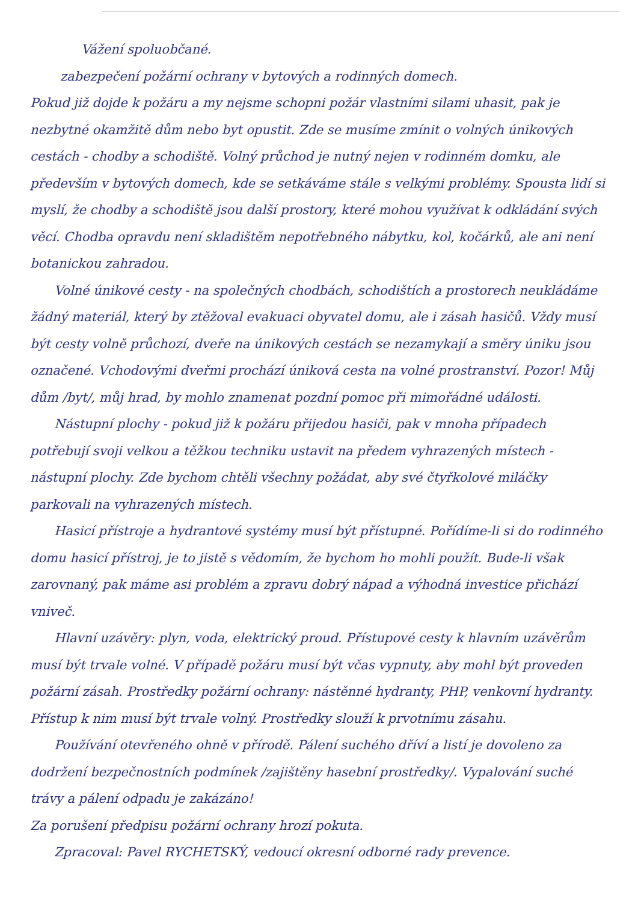Vážení spoluobčané.
zabezpečení požární ochrany v bytových a rodinných domech.
Pokud již dojde k požáru a my nejsme schopni požár vlastními silami uhasit, pak je nezbytné okamžitě dům nebo byt opustit. Zde se musíme zmínit o volných únikových cestách - chodby a schodiště. Volný průchod je nutný nejen v rodinném domku, ale především v bytových domech, kde se setkáváme stále s velkými problémy. Spousta lidí si myslí, že chodby a schodiště jsou další prostory, které mohou využívat k odkládání svých věcí. Chodba opravdu není skladištěm nepotřebného nábytku, kol, kočárků, ale ani není botanickou zahradou.
Volné únikové cesty - na společných chodbách, schodištích a prostorech neukládáme žádný materiál, který by ztěžoval evakuaci obyvatel domu, ale i zásah hasičů. Vždy musí být cesty volně průchozí, dveře na únikových cestách se nezamykají a směry úniku jsou označené. Vchodovými dveřmi prochází úniková cesta na volné prostranství. Pozor! Můj dům /byt/, můj hrad, by mohlo znamenat pozdní pomoc při mimořádné události.
Nástupní plochy - pokud již k požáru přijedou hasiči, pak v mnoha případech potřebují svoji velkou a těžkou techniku ustavit na předem vyhrazených místech - nástupní plochy. Zde bychom chtěli všechny požádat, aby své čtyřkolové miláčky parkovali na vyhrazených místech.
Hasicí přístroje a hydrantové systémy musí být přístupné. Pořídíme-li si do rodinného domu hasicí přístroj, je to jistě s vědomím, že bychom ho mohli použít. Bude-li však zarovnaný, pak máme asi problém a zpravu dobrý nápad a výhodná investice přichází vniveč.
Hlavní uzávěry: plyn, voda, elektrický proud. Přístupové cesty k hlavním uzávěrům musí být trvale volné. V případě požáru musí být včas vypnuty, aby mohl být proveden požární zásah. Prostředky požární ochrany: nástěnné hydranty, PHP, venkovní hydranty. Přístup k nim musí být trvale volný. Prostředky slouží k prvotnímu zásahu.
Používání otevřeného ohně v přírodě. Pálení suchého dříví a listí je dovoleno za dodržení bezpečnostních podmínek /zajištěny hasební prostředky/. Vypalování suché trávy a pálení odpadu je zakázáno!
Za porušení předpisu požární ochrany hrozí pokuta.
Zpracoval: Pavel RYCHETSKÝ, vedoucí okresní odborné rady prevence.